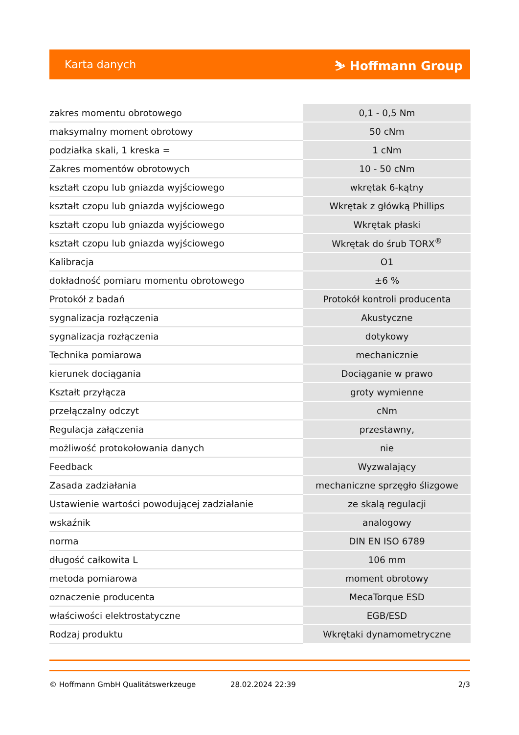Karta danych ⛷ Hoffmann Group
| zakres momentu obrotowego | 0,1 - 0,5 Nm |
| maksymalny moment obrotowy | 50 cNm |
| podziałka skali, 1 kreska = | 1 cNm |
| Zakres momentów obrotowych | 10 - 50 cNm |
| kształt czopu lub gniazda wyjściowego | wkrętak 6-kątny |
| kształt czopu lub gniazda wyjściowego | Wkrętak z główką Phillips |
| kształt czopu lub gniazda wyjściowego | Wkrętak płaski |
| kształt czopu lub gniazda wyjściowego | Wkrętak do śrub TORX<sup>®</sup> |
| Kalibracja | O1 |
| dokładność pomiaru momentu obrotowego | ±6 % |
| Protokół z badań | Protokół kontroli producenta |
| sygnalizacja rozłączenia | Akustyczne |
| sygnalizacja rozłączenia | dotykowy |
| Technika pomiarowa | mechanicznie |
| kierunek dociągania | Dociąganie w prawo |
| Kształt przyłącza | groty wymienne |
| przełączalny odczyt | cNm |
| Regulacja załączenia | przestawny, |
| możliwość protokołowania danych | nie |
| Feedback | Wyzwalający |
| Zasada zadziałania | mechaniczne sprzęgło ślizgowe |
| Ustawienie wartości powodującej zadziałanie | ze skalą regulacji |
| wskaźnik | analogowy |
| norma | DIN EN ISO 6789 |
| długość całkowita L | 106 mm |
| metoda pomiarowa | moment obrotowy |
| oznaczenie producenta | MecaTorque ESD |
| właściwości elektrostatyczne | EGB/ESD |
| Rodzaj produktu | Wkrętaki dynamometryczne |
© Hoffmann GmbH Qualitätswerkzeuge 28.02.2024 22:39 2/3